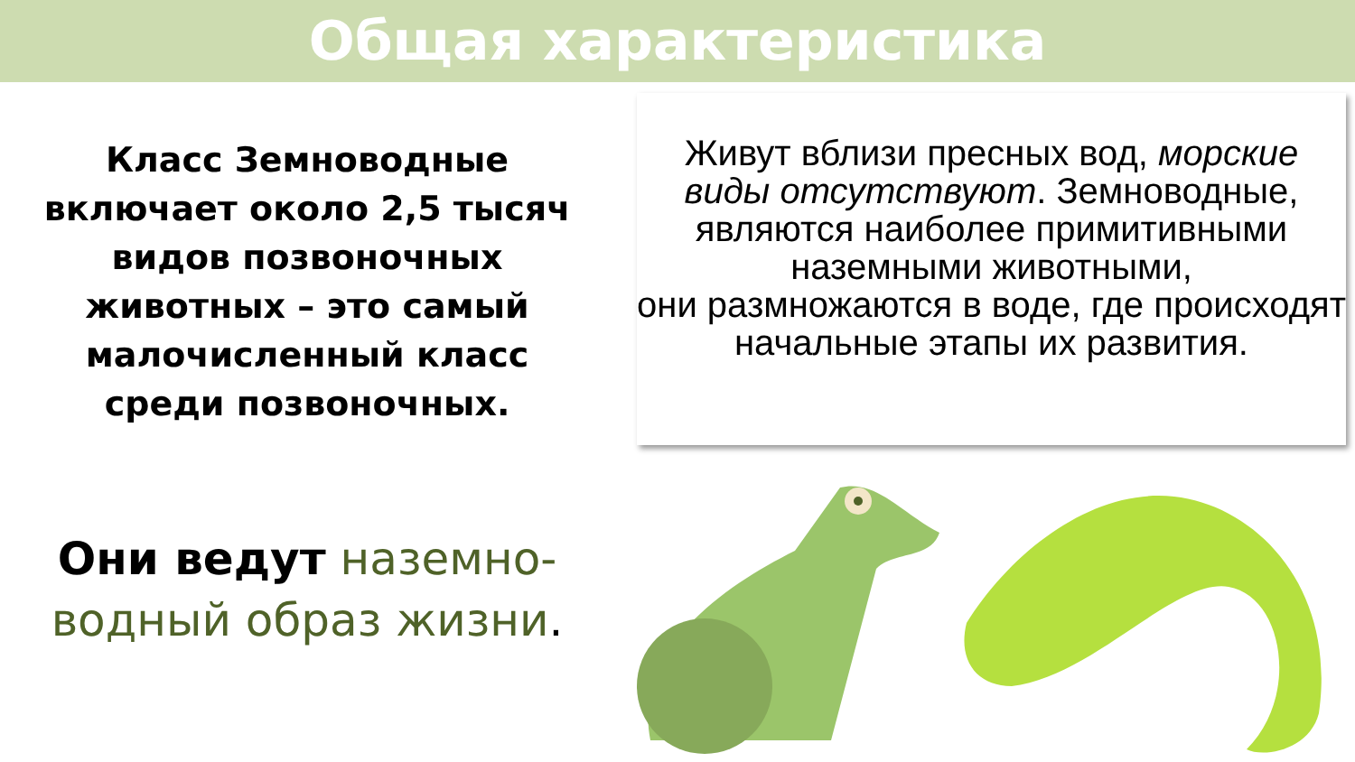Общая характеристика
Класс Земноводные включает около 2,5 тысяч видов позвоночных животных – это самый малочисленный класс среди позвоночных.
Живут вблизи пресных вод, морские виды отсутствуют. Земноводные, являются наиболее примитивными наземными животными,
они размножаются в воде, где происходят начальные этапы их развития.
Они ведут наземно-водный образ жизни.